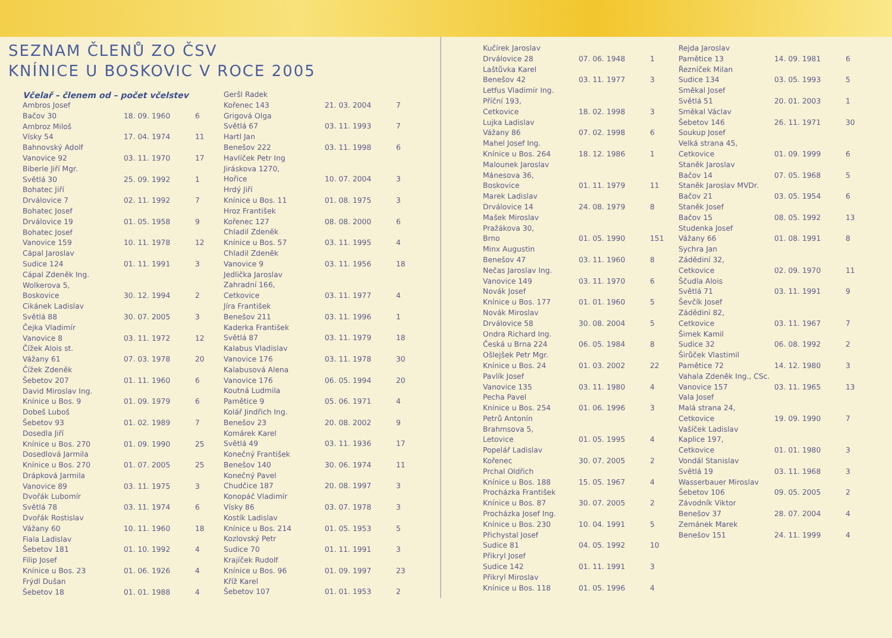SEZNAM ČLENŮ ZO ČSV
KNÍNICE U BOSKOVIC V ROCE 2005
Včelař – členem od – počet včelstev
| Ambros Josef | | |
| Bačov 30 | 18. 09. 1960 | 6 |
| Ambroz Miloš | | |
| Vísky 54 | 17. 04. 1974 | 11 |
| Bahnovský Adolf | | |
| Vanovice 92 | 03. 11. 1970 | 17 |
| Biberle Jiří Mgr. | | |
| Světlá 30 | 25. 09. 1992 | 1 |
| Bohatec Jiří | | |
| Drválovice 7 | 02. 11. 1992 | 7 |
| Bohatec Josef | | |
| Drválovice 19 | 01. 05. 1958 | 9 |
| Bohatec Josef | | |
| Vanovice 159 | 10. 11. 1978 | 12 |
| Cápal Jaroslav | | |
| Sudice 124 | 01. 11. 1991 | 3 |
| Cápal Zdeněk Ing. | | |
| Wolkerova 5, | | |
| Boskovice | 30. 12. 1994 | 2 |
| Cikánek Ladislav | | |
| Světlá 88 | 30. 07. 2005 | 3 |
| Čejka Vladimír | | |
| Vanovice 8 | 03. 11. 1972 | 12 |
| Čížek Alois st. | | |
| Vážany 61 | 07. 03. 1978 | 20 |
| Čížek Zdeněk | | |
| Šebetov 207 | 01. 11. 1960 | 6 |
| David Miroslav Ing. | | |
| Knínice u Bos. 9 | 01. 09. 1979 | 6 |
| Dobeš Luboš | | |
| Šebetov 93 | 01. 02. 1989 | 7 |
| Dosedla Jiří | | |
| Knínice u Bos. 270 | 01. 09. 1990 | 25 |
| Dosedlová Jarmila | | |
| Knínice u Bos. 270 | 01. 07. 2005 | 25 |
| Drápková Jarmila | | |
| Vanovice 89 | 03. 11. 1975 | 3 |
| Dvořák Lubomír | | |
| Světlá 78 | 03. 11. 1974 | 6 |
| Dvořák Rostislav | | |
| Vážany 60 | 10. 11. 1960 | 18 |
| Fiala Ladislav | | |
| Šebetov 181 | 01. 10. 1992 | 4 |
| Filip Josef | | |
| Knínice u Bos. 23 | 01. 06. 1926 | 4 |
| Frýdl Dušan | | |
| Šebetov 18 | 01. 01. 1988 | 4 |
| Geršl Radek | | |
| Kořenec 143 | 21. 03. 2004 | 7 |
| Grigová Olga | | |
| Světlá 67 | 03. 11. 1993 | 7 |
| Hartl Jan | | |
| Benešov 222 | 03. 11. 1998 | 6 |
| Havlíček Petr Ing | | |
| Jiráskova 1270, | | |
| Hořice | 10. 07. 2004 | 3 |
| Hrdý Jiří | | |
| Knínice u Bos. 11 | 01. 08. 1975 | 3 |
| Hroz František | | |
| Kořenec 127 | 08. 08. 2000 | 6 |
| Chladil Zdeněk | | |
| Knínice u Bos. 57 | 03. 11. 1995 | 4 |
| Chladil Zdeněk | | |
| Vanovice 9 | 03. 11. 1956 | 18 |
| Jedlička Jaroslav | | |
| Zahradní 166, | | |
| Cetkovice | 03. 11. 1977 | 4 |
| Jíra František | | |
| Benešov 211 | 03. 11. 1996 | 1 |
| Kaderka František | | |
| Světlá 87 | 03. 11. 1979 | 18 |
| Kalabus Vladislav | | |
| Vanovice 176 | 03. 11. 1978 | 30 |
| Kalabusová Alena | | |
| Vanovice 176 | 06. 05. 1994 | 20 |
| Koutná Ludmila | | |
| Pamětice 9 | 05. 06. 1971 | 4 |
| Kolář Jindřich Ing. | | |
| Benešov 23 | 20. 08. 2002 | 9 |
| Komárek Karel | | |
| Světlá 49 | 03. 11. 1936 | 17 |
| Konečný František | | |
| Benešov 140 | 30. 06. 1974 | 11 |
| Konečný Pavel | | |
| Chudčice 187 | 20. 08. 1997 | 3 |
| Konopáč Vladimír | | |
| Vísky 86 | 03. 07. 1978 | 3 |
| Kostík Ladislav | | |
| Knínice u Bos. 214 | 01. 05. 1953 | 5 |
| Kozlovský Petr | | |
| Sudice 70 | 01. 11. 1991 | 3 |
| Krajíček Rudolf | | |
| Knínice u Bos. 96 | 01. 09. 1997 | 23 |
| Kříž Karel | | |
| Šebetov 107 | 01. 01. 1953 | 2 |
| Kučírek Jaroslav | | |
| Drválovice 28 | 07. 06. 1948 | 1 |
| Laštůvka Karel | | |
| Benešov 42 | 03. 11. 1977 | 3 |
| Letfus Vladimír Ing. | | |
| Příční 193, | | |
| Cetkovice | 18. 02. 1998 | 3 |
| Lujka Ladislav | | |
| Vážany 86 | 07. 02. 1998 | 6 |
| Mahel Josef Ing. | | |
| Knínice u Bos. 264 | 18. 12. 1986 | 1 |
| Malounek Jaroslav | | |
| Mánesova 36, | | |
| Boskovice | 01. 11. 1979 | 11 |
| Marek Ladislav | | |
| Drválovice 14 | 24. 08. 1979 | 8 |
| Mašek Miroslav | | |
| Pražákova 30, | | |
| Brno | 01. 05. 1990 | 151 |
| Minx Augustin | | |
| Benešov 47 | 03. 11. 1960 | 8 |
| Nečas Jaroslav Ing. | | |
| Vanovice 149 | 03. 11. 1970 | 6 |
| Novák Josef | | |
| Knínice u Bos. 177 | 01. 01. 1960 | 5 |
| Novák Miroslav | | |
| Drválovice 58 | 30. 08. 2004 | 5 |
| Ondra Richard Ing. | | |
| Česká u Brna 224 | 06. 05. 1984 | 8 |
| Ošlejšek Petr Mgr. | | |
| Knínice u Bos. 24 | 01. 03. 2002 | 22 |
| Pavlík Josef | | |
| Vanovice 135 | 03. 11. 1980 | 4 |
| Pecha Pavel | | |
| Knínice u Bos. 254 | 01. 06. 1996 | 3 |
| Petrů Antonín | | |
| Brahmsova 5, | | |
| Letovice | 01. 05. 1995 | 4 |
| Popelář Ladislav | | |
| Kořenec | 30. 07. 2005 | 2 |
| Prchal Oldřich | | |
| Knínice u Bos. 188 | 15. 05. 1967 | 4 |
| Procházka František | | |
| Knínice u Bos. 87 | 30. 07. 2005 | 2 |
| Procházka Josef Ing. | | |
| Knínice u Bos. 230 | 10. 04. 1991 | 5 |
| Přichystal Josef | | |
| Sudice 81 | 04. 05. 1992 | 10 |
| Přikryl Josef | | |
| Sudice 142 | 01. 11. 1991 | 3 |
| Přikryl Miroslav | | |
| Knínice u Bos. 118 | 01. 05. 1996 | 4 |
| Rejda Jaroslav | | |
| Pamětice 13 | 14. 09. 1981 | 6 |
| Řezníček Milan | | |
| Sudice 134 | 03. 05. 1993 | 5 |
| Směkal Josef | | |
| Světlá 51 | 20. 01. 2003 | 1 |
| Směkal Václav | | |
| Šebetov 146 | 26. 11. 1971 | 30 |
| Soukup Josef | | |
| Velká strana 45, | | |
| Cetkovice | 01. 09. 1999 | 6 |
| Staněk Jaroslav | | |
| Bačov 14 | 07. 05. 1968 | 5 |
| Staněk Jaroslav MVDr. | | |
| Bačov 21 | 03. 05. 1954 | 6 |
| Staněk Josef | | |
| Bačov 15 | 08. 05. 1992 | 13 |
| Studenka Josef | | |
| Vážany 66 | 01. 08. 1991 | 8 |
| Sychra Jan | | |
| Zádědiní 32, | | |
| Cetkovice | 02. 09. 1970 | 11 |
| Ščudla Alois | | |
| Světlá 71 | 03. 11. 1991 | 9 |
| Ševčík Josef | | |
| Zádědiní 82, | | |
| Cetkovice | 03. 11. 1967 | 7 |
| Šimek Kamil | | |
| Sudice 32 | 06. 08. 1992 | 2 |
| Širůček Vlastimil | | |
| Pamětice 72 | 14. 12. 1980 | 3 |
| Vahala Zdeněk Ing., CSc. | | |
| Vanovice 157 | 03. 11. 1965 | 13 |
| Vala Josef | | |
| Malá strana 24, | | |
| Cetkovice | 19. 09. 1990 | 7 |
| Vašíček Ladislav | | |
| Kaplice 197, | | |
| Cetkovice | 01. 01. 1980 | 3 |
| Vondál Stanislav | | |
| Světlá 19 | 03. 11. 1968 | 3 |
| Wasserbauer Miroslav | | |
| Šebetov 106 | 09. 05. 2005 | 2 |
| Závodník Viktor | | |
| Benešov 37 | 28. 07. 2004 | 4 |
| Zemánek Marek | | |
| Benešov 151 | 24. 11. 1999 | 4 |